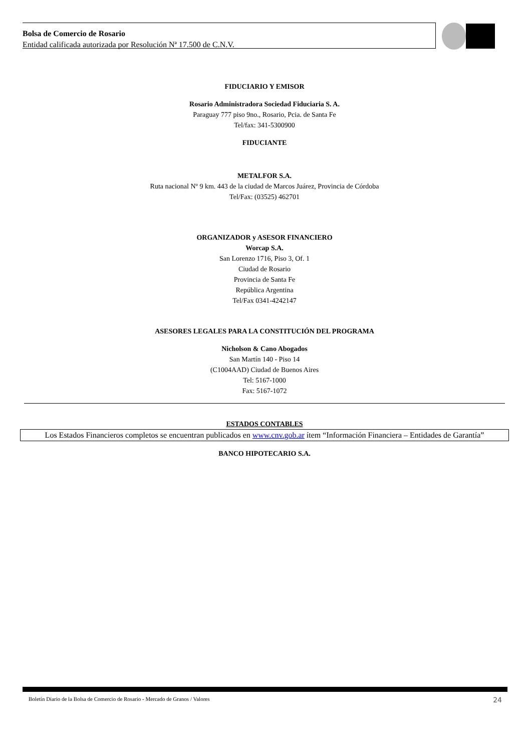Bolsa de Comercio de Rosario
Entidad calificada autorizada por Resolución Nª 17.500 de C.N.V.
FIDUCIARIO Y EMISOR
Rosario Administradora Sociedad Fiduciaria S. A.
Paraguay 777 piso 9no., Rosario, Pcia. de Santa Fe
Tel/fax: 341-5300900
FIDUCIANTE
METALFOR S.A.
Ruta nacional Nº 9 km. 443 de la ciudad de Marcos Juárez, Provincia de Córdoba
Tel/Fax: (03525) 462701
ORGANIZADOR y ASESOR FINANCIERO
Worcap S.A.
San Lorenzo 1716, Piso 3, Of. 1
Ciudad de Rosario
Provincia de Santa Fe
República Argentina
Tel/Fax 0341-4242147
ASESORES LEGALES PARA LA CONSTITUCIÓN DEL PROGRAMA
Nicholson & Cano Abogados
San Martín 140 - Piso 14
(C1004AAD) Ciudad de Buenos Aires
Tel: 5167-1000
Fax: 5167-1072
ESTADOS CONTABLES
Los Estados Financieros completos se encuentran publicados en www.cnv.gob.ar ítem “Información Financiera – Entidades de Garantía”
BANCO HIPOTECARIO S.A.
Boletín Diario de la Bolsa de Comercio de Rosario - Mercado de Granos / Valores 24